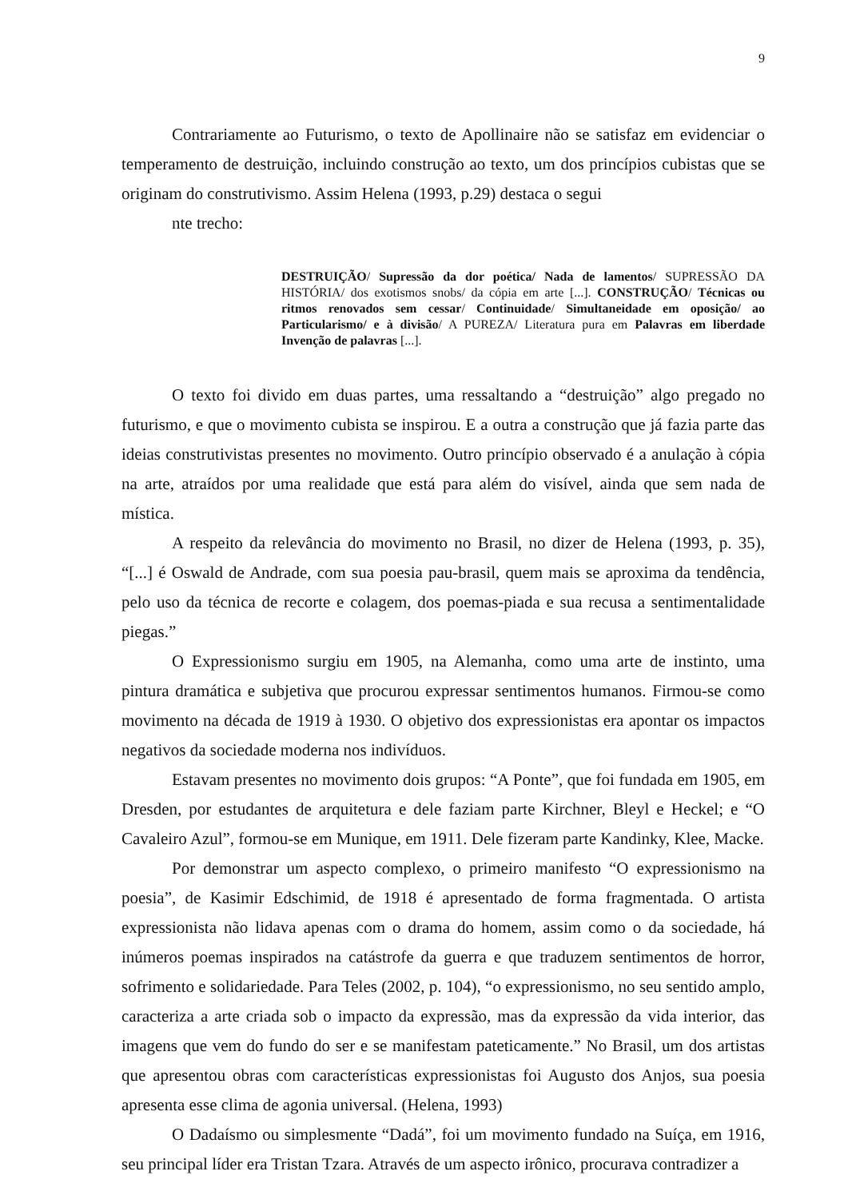9
Contrariamente ao Futurismo, o texto de Apollinaire não se satisfaz em evidenciar o temperamento de destruição, incluindo construção ao texto, um dos princípios cubistas que se originam do construtivismo. Assim Helena (1993, p.29) destaca o segui
nte trecho:
DESTRUIÇÃO/ Supressão da dor poética/ Nada de lamentos/ SUPRESSÃO DA HISTÓRIA/ dos exotismos snobs/ da cópia em arte [...]. CONSTRUÇÃO/ Técnicas ou ritmos renovados sem cessar/ Continuidade/ Simultaneidade em oposição/ ao Particularismo/ e à divisão/ A PUREZA/ Literatura pura em Palavras em liberdade Invenção de palavras [...].
O texto foi divido em duas partes, uma ressaltando a “destruição” algo pregado no futurismo, e que o movimento cubista se inspirou. E a outra a construção que já fazia parte das ideias construtivistas presentes no movimento. Outro princípio observado é a anulação à cópia na arte, atraídos por uma realidade que está para além do visível, ainda que sem nada de mística.
A respeito da relevância do movimento no Brasil, no dizer de Helena (1993, p. 35), “[...] é Oswald de Andrade, com sua poesia pau-brasil, quem mais se aproxima da tendência, pelo uso da técnica de recorte e colagem, dos poemas-piada e sua recusa a sentimentalidade piegas.”
O Expressionismo surgiu em 1905, na Alemanha, como uma arte de instinto, uma pintura dramática e subjetiva que procurou expressar sentimentos humanos. Firmou-se como movimento na década de 1919 à 1930. O objetivo dos expressionistas era apontar os impactos negativos da sociedade moderna nos indivíduos.
Estavam presentes no movimento dois grupos: “A Ponte”, que foi fundada em 1905, em Dresden, por estudantes de arquitetura e dele faziam parte Kirchner, Bleyl e Heckel; e “O Cavaleiro Azul”, formou-se em Munique, em 1911. Dele fizeram parte Kandinky, Klee, Macke.
Por demonstrar um aspecto complexo, o primeiro manifesto “O expressionismo na poesia”, de Kasimir Edschimid, de 1918 é apresentado de forma fragmentada. O artista expressionista não lidava apenas com o drama do homem, assim como o da sociedade, há inúmeros poemas inspirados na catástrofe da guerra e que traduzem sentimentos de horror, sofrimento e solidariedade. Para Teles (2002, p. 104), “o expressionismo, no seu sentido amplo, caracteriza a arte criada sob o impacto da expressão, mas da expressão da vida interior, das imagens que vem do fundo do ser e se manifestam pateticamente.” No Brasil, um dos artistas que apresentou obras com características expressionistas foi Augusto dos Anjos, sua poesia apresenta esse clima de agonia universal. (Helena, 1993)
O Dadaísmo ou simplesmente “Dadá”, foi um movimento fundado na Suíça, em 1916, seu principal líder era Tristan Tzara. Através de um aspecto irônico, procurava contradizer a